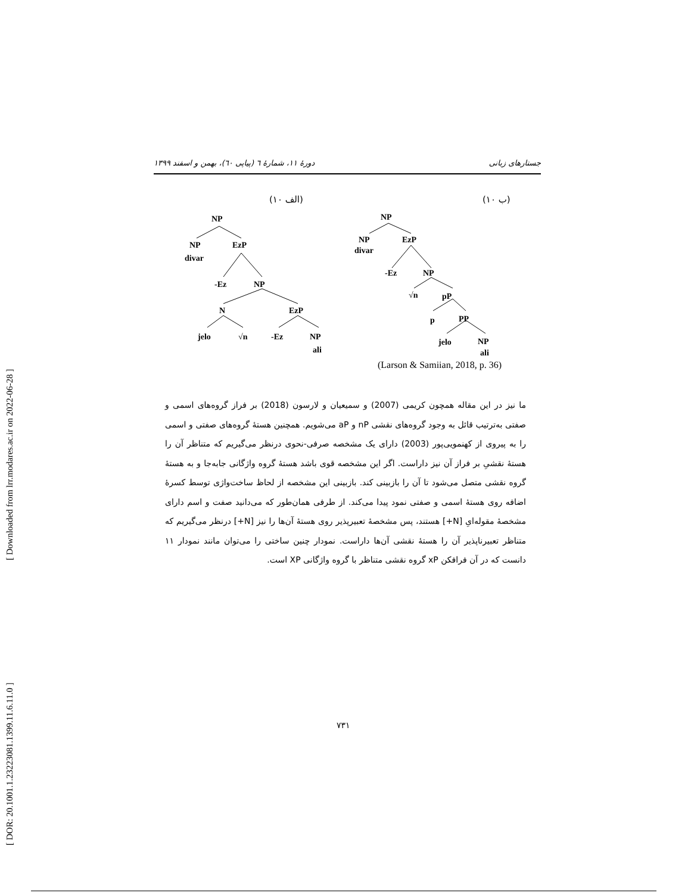[ DOR: 20.1001.1.23223081.1399.11.6.11.0 ] [ Downloaded from lrr.modares.ac.ir on 2022-06-28 ]
جستارهای زبانی دورهٔ ۱۱، شمارهٔ ٦ (پیاپی ٦٠)، بهمن و اسفند ۱۳۹۹
(۱۰ الف) (۱۰ ب)
NP
NP
divar
EzP
-Ez
NP
N
EzP
jelo
√n
-Ez
NP
ali
NP
NP
divar
EzP
-Ez
NP
√n
pP
p
PP
jelo
NP
ali
(Larson & Samiian, 2018, p. 36)
ما نیز در این مقاله همچون کریمی (2007) و سمیعیان و لارسون (2018) بر فراز گروه‌های اسمی و صفتی به‌ترتیب قائل به وجود گروه‌های نقشی nP و aP می‌شویم. همچنین هستهٔ گروه‌های صفتی و اسمی را به پیروی از کهنمویی‌پور (2003) دارای یک مشخصه صرفی-نحوی درنظر می‌گیریم که متناظر آن را هستهٔ نقشیِ بر فراز آن نیز داراست. اگر این مشخصه قوی باشد هستهٔ گروه واژگانی جابه‌جا و به هستهٔ گروه نقشی متصل می‌شود تا آن را بازبینی کند. بازبینی این مشخصه از لحاظ ساخت‌واژی توسط کسرهٔ اضافه روی هستهٔ اسمی و صفتی نمود پیدا می‌کند. از طرفی همان‌طور که می‌دانید صفت و اسم دارای مشخصهٔ مقوله‌ایِ [N+] هستند، پس مشخصهٔ تعبیرپذیر روی هستهٔ آن‌ها را نیز [N+] درنظر می‌گیریم که متناظر تعبیرناپذیر آن را هستهٔ نقشی آن‌ها داراست. نمودار چنین ساختی را می‌توان مانند نمودار ۱۱ دانست که در آن فرافکن xP گروه نقشی متناظر با گروه واژگانی XP است.
۷۳۱